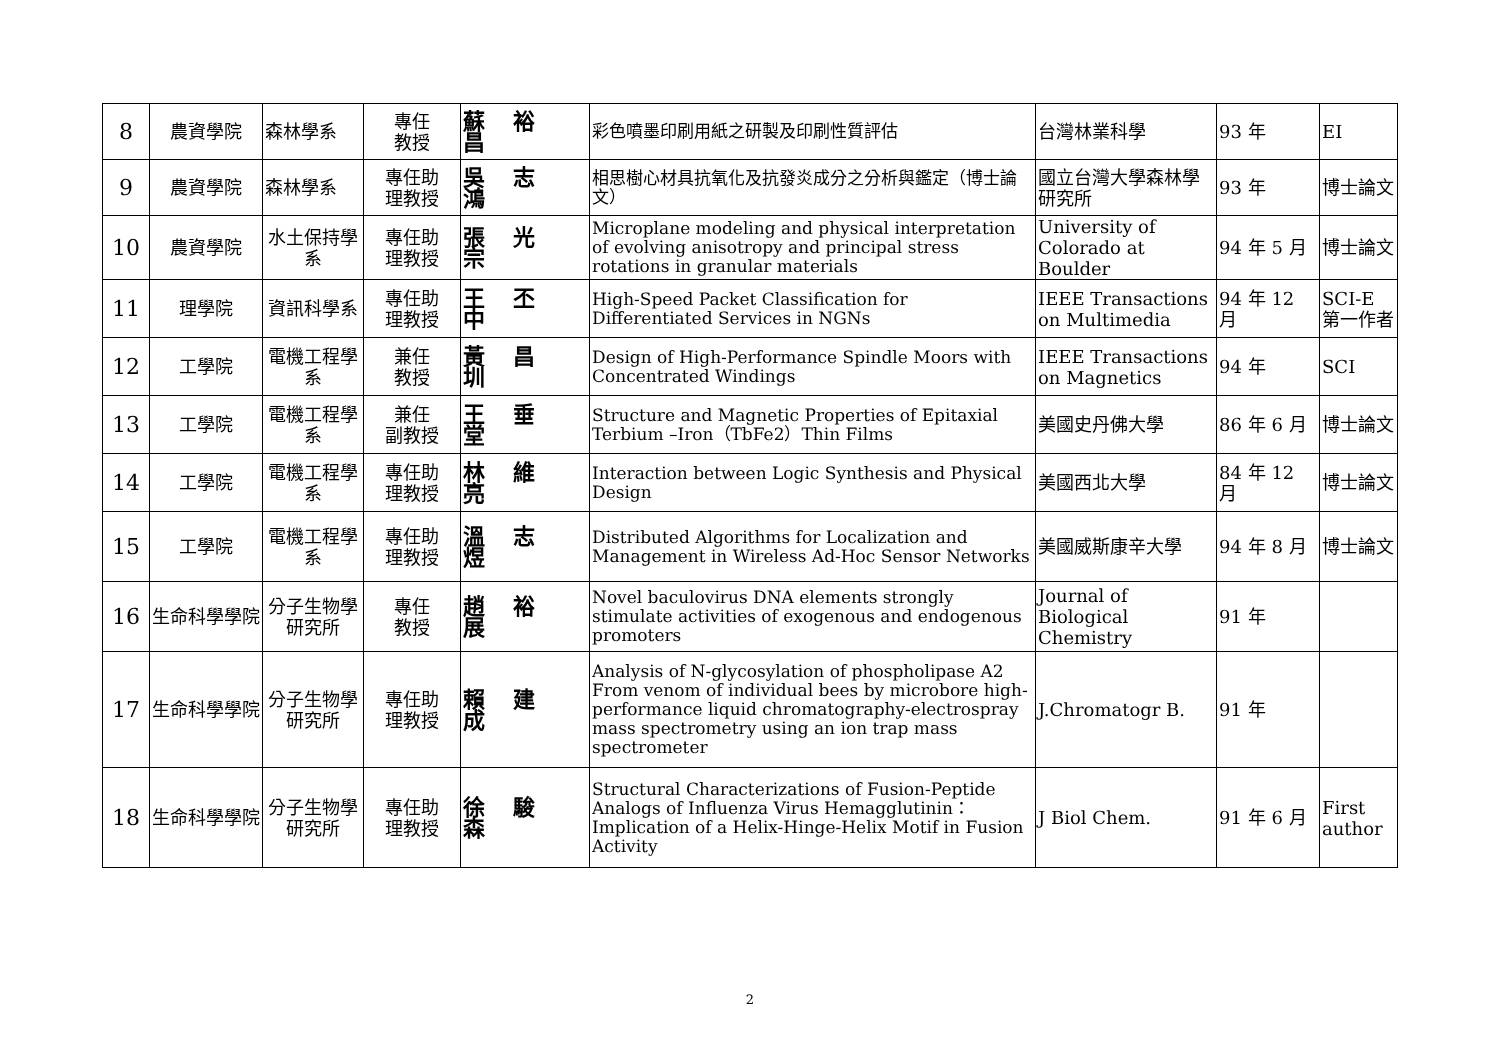| 8 | 農資學院 | 森林學系 | 專任 教授 | 蘇裕昌 | 彩色噴墨印刷用紙之研製及印刷性質評估 | 台灣林業科學 | 93 年 | EI |
| 9 | 農資學院 | 森林學系 | 專任助 理教授 | 吳志鴻 | 相思樹心材具抗氧化及抗發炎成分之分析與鑑定（博士論文） | 國立台灣大學森林學研究所 | 93 年 | 博士論文 |
| 10 | 農資學院 | 水土保持學系 | 專任助 理教授 | 張光宗 | Microplane modeling and physical interpretation of evolving anisotropy and principal stress rotations in granular materials | University of Colorado at Boulder | 94 年 5 月 | 博士論文 |
| 11 | 理學院 | 資訊科學系 | 專任助 理教授 | 王丕中 | High-Speed Packet Classification for Differentiated Services in NGNs | IEEE Transactions on Multimedia | 94 年 12 月 | SCI-E 第一作者 |
| 12 | 工學院 | 電機工程學系 | 兼任 教授 | 黃昌圳 | Design of High-Performance Spindle Moors with Concentrated Windings | IEEE Transactions on Magnetics | 94 年 | SCI |
| 13 | 工學院 | 電機工程學系 | 兼任 副教授 | 王垂堂 | Structure and Magnetic Properties of Epitaxial Terbium –Iron（TbFe2）Thin Films | 美國史丹佛大學 | 86 年 6 月 | 博士論文 |
| 14 | 工學院 | 電機工程學系 | 專任助 理教授 | 林維亮 | Interaction between Logic Synthesis and Physical Design | 美國西北大學 | 84 年 12 月 | 博士論文 |
| 15 | 工學院 | 電機工程學系 | 專任助 理教授 | 溫志煜 | Distributed Algorithms for Localization and Management in Wireless Ad-Hoc Sensor Networks | 美國威斯康辛大學 | 94 年 8 月 | 博士論文 |
| 16 | 生命科學學院 | 分子生物學研究所 | 專任 教授 | 趙裕展 | Novel baculovirus DNA elements strongly stimulate activities of exogenous and endogenous promoters | Journal of Biological Chemistry | 91 年 | |
| 17 | 生命科學學院 | 分子生物學研究所 | 專任助 理教授 | 賴建成 | Analysis of N-glycosylation of phospholipase A2 From venom of individual bees by microbore high-performance liquid chromatography-electrospray mass spectrometry using an ion trap mass spectrometer | J.Chromatogr B. | 91 年 | |
| 18 | 生命科學學院 | 分子生物學研究所 | 專任助 理教授 | 徐駿森 | Structural Characterizations of Fusion-Peptide Analogs of Influenza Virus Hemagglutinin：Implication of a Helix-Hinge-Helix Motif in Fusion Activity | J Biol Chem. | 91 年 6 月 | First author |
2